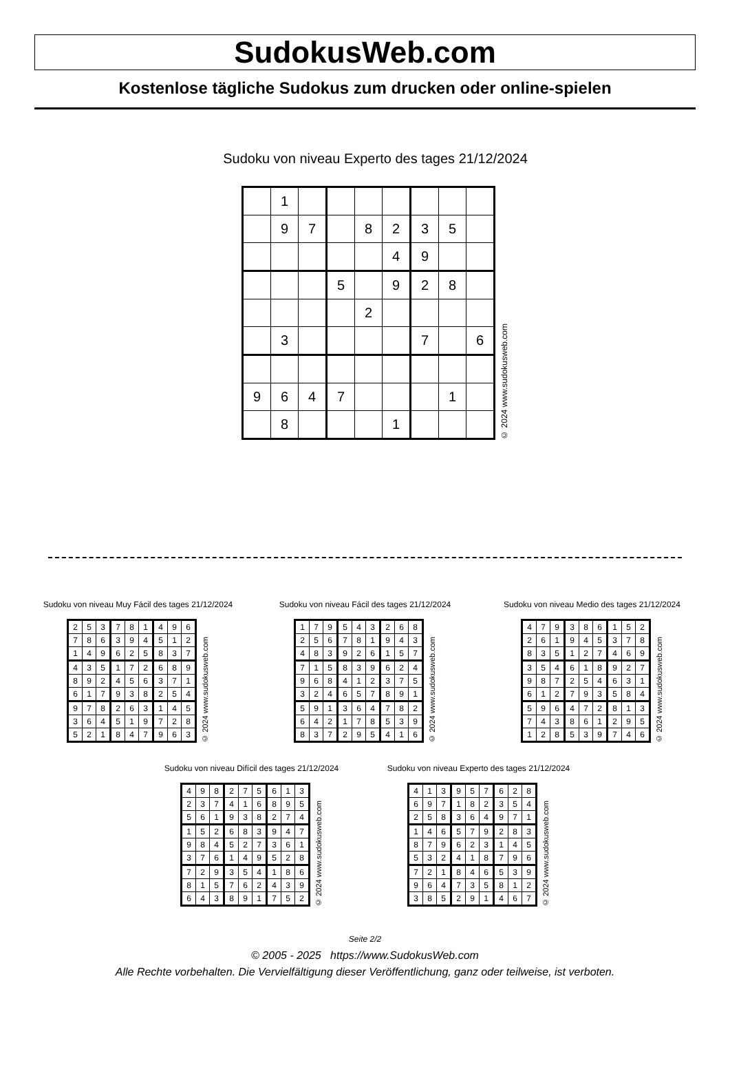SudokusWeb.com
Kostenlose tägliche Sudokus zum drucken oder online-spielen
Sudoku von niveau Experto des tages 21/12/2024
| | 1 | | | | | | | |
| | 9 | 7 | | 8 | 2 | 3 | 5 | |
| | | | | | 4 | 9 | | |
| | | | 5 | | 9 | 2 | 8 | |
| | | | | 2 | | | | |
| | 3 | | | | | 7 | | 6 |
| 9 | 6 | 4 | 7 | | | | 1 | |
| | 8 | | | | 1 | | | |
© 2024 www.sudokusweb.com
Sudoku von niveau Muy Fácil des tages 21/12/2024
| 2 | 5 | 3 | 7 | 8 | 1 | 4 | 9 | 6 |
| 7 | 8 | 6 | 3 | 9 | 4 | 5 | 1 | 2 |
| 1 | 4 | 9 | 6 | 2 | 5 | 8 | 3 | 7 |
| 4 | 3 | 5 | 1 | 7 | 2 | 6 | 8 | 9 |
| 8 | 9 | 2 | 4 | 5 | 6 | 3 | 7 | 1 |
| 6 | 1 | 7 | 9 | 3 | 8 | 2 | 5 | 4 |
| 9 | 7 | 8 | 2 | 6 | 3 | 1 | 4 | 5 |
| 3 | 6 | 4 | 5 | 1 | 9 | 7 | 2 | 8 |
| 5 | 2 | 1 | 8 | 4 | 7 | 9 | 6 | 3 |
© 2024 www.sudokusweb.com
Sudoku von niveau Fácil des tages 21/12/2024
| 1 | 7 | 9 | 5 | 4 | 3 | 2 | 6 | 8 |
| 2 | 5 | 6 | 7 | 8 | 1 | 9 | 4 | 3 |
| 4 | 8 | 3 | 9 | 2 | 6 | 1 | 5 | 7 |
| 7 | 1 | 5 | 8 | 3 | 9 | 6 | 2 | 4 |
| 9 | 6 | 8 | 4 | 1 | 2 | 3 | 7 | 5 |
| 3 | 2 | 4 | 6 | 5 | 7 | 8 | 9 | 1 |
| 5 | 9 | 1 | 3 | 6 | 4 | 7 | 8 | 2 |
| 6 | 4 | 2 | 1 | 7 | 8 | 5 | 3 | 9 |
| 8 | 3 | 7 | 2 | 9 | 5 | 4 | 1 | 6 |
© 2024 www.sudokusweb.com
Sudoku von niveau Medio des tages 21/12/2024
| 4 | 7 | 9 | 3 | 8 | 6 | 1 | 5 | 2 |
| 2 | 6 | 1 | 9 | 4 | 5 | 3 | 7 | 8 |
| 8 | 3 | 5 | 1 | 2 | 7 | 4 | 6 | 9 |
| 3 | 5 | 4 | 6 | 1 | 8 | 9 | 2 | 7 |
| 9 | 8 | 7 | 2 | 5 | 4 | 6 | 3 | 1 |
| 6 | 1 | 2 | 7 | 9 | 3 | 5 | 8 | 4 |
| 5 | 9 | 6 | 4 | 7 | 2 | 8 | 1 | 3 |
| 7 | 4 | 3 | 8 | 6 | 1 | 2 | 9 | 5 |
| 1 | 2 | 8 | 5 | 3 | 9 | 7 | 4 | 6 |
© 2024 www.sudokusweb.com
Sudoku von niveau Difícil des tages 21/12/2024
| 4 | 9 | 8 | 2 | 7 | 5 | 6 | 1 | 3 |
| 2 | 3 | 7 | 4 | 1 | 6 | 8 | 9 | 5 |
| 5 | 6 | 1 | 9 | 3 | 8 | 2 | 7 | 4 |
| 1 | 5 | 2 | 6 | 8 | 3 | 9 | 4 | 7 |
| 9 | 8 | 4 | 5 | 2 | 7 | 3 | 6 | 1 |
| 3 | 7 | 6 | 1 | 4 | 9 | 5 | 2 | 8 |
| 7 | 2 | 9 | 3 | 5 | 4 | 1 | 8 | 6 |
| 8 | 1 | 5 | 7 | 6 | 2 | 4 | 3 | 9 |
| 6 | 4 | 3 | 8 | 9 | 1 | 7 | 5 | 2 |
© 2024 www.sudokusweb.com
Sudoku von niveau Experto des tages 21/12/2024
| 4 | 1 | 3 | 9 | 5 | 7 | 6 | 2 | 8 |
| 6 | 9 | 7 | 1 | 8 | 2 | 3 | 5 | 4 |
| 2 | 5 | 8 | 3 | 6 | 4 | 9 | 7 | 1 |
| 1 | 4 | 6 | 5 | 7 | 9 | 2 | 8 | 3 |
| 8 | 7 | 9 | 6 | 2 | 3 | 1 | 4 | 5 |
| 5 | 3 | 2 | 4 | 1 | 8 | 7 | 9 | 6 |
| 7 | 2 | 1 | 8 | 4 | 6 | 5 | 3 | 9 |
| 9 | 6 | 4 | 7 | 3 | 5 | 8 | 1 | 2 |
| 3 | 8 | 5 | 2 | 9 | 1 | 4 | 6 | 7 |
© 2024 www.sudokusweb.com
Seite 2/2
© 2005 - 2025 https://www.SudokusWeb.com
Alle Rechte vorbehalten. Die Vervielfältigung dieser Veröffentlichung, ganz oder teilweise, ist verboten.